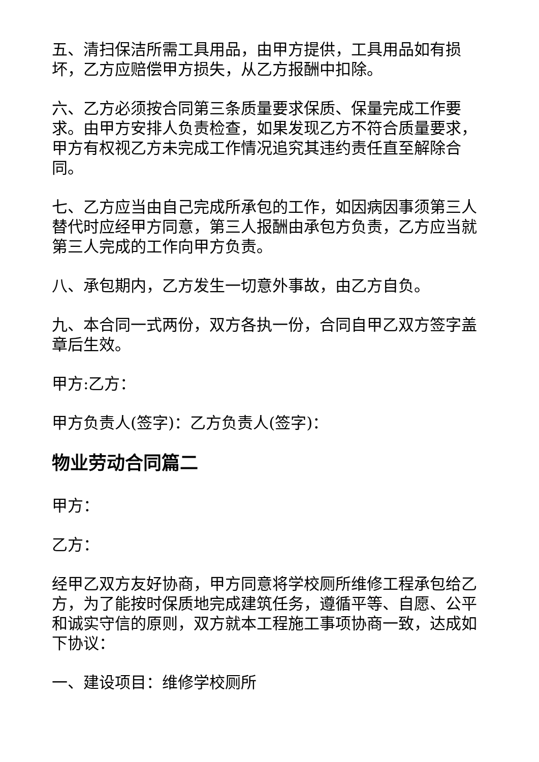五、清扫保洁所需工具用品，由甲方提供，工具用品如有损坏，乙方应赔偿甲方损失，从乙方报酬中扣除。
六、乙方必须按合同第三条质量要求保质、保量完成工作要求。由甲方安排人负责检查，如果发现乙方不符合质量要求，甲方有权视乙方未完成工作情况追究其违约责任直至解除合同。
七、乙方应当由自己完成所承包的工作，如因病因事须第三人替代时应经甲方同意，第三人报酬由承包方负责，乙方应当就第三人完成的工作向甲方负责。
八、承包期内，乙方发生一切意外事故，由乙方自负。
九、本合同一式两份，双方各执一份，合同自甲乙双方签字盖章后生效。
甲方:乙方：
甲方负责人(签字)：乙方负责人(签字)：
物业劳动合同篇二
甲方：
乙方：
经甲乙双方友好协商，甲方同意将学校厕所维修工程承包给乙方，为了能按时保质地完成建筑任务，遵循平等、自愿、公平和诚实守信的原则，双方就本工程施工事项协商一致，达成如下协议：
一、建设项目：维修学校厕所